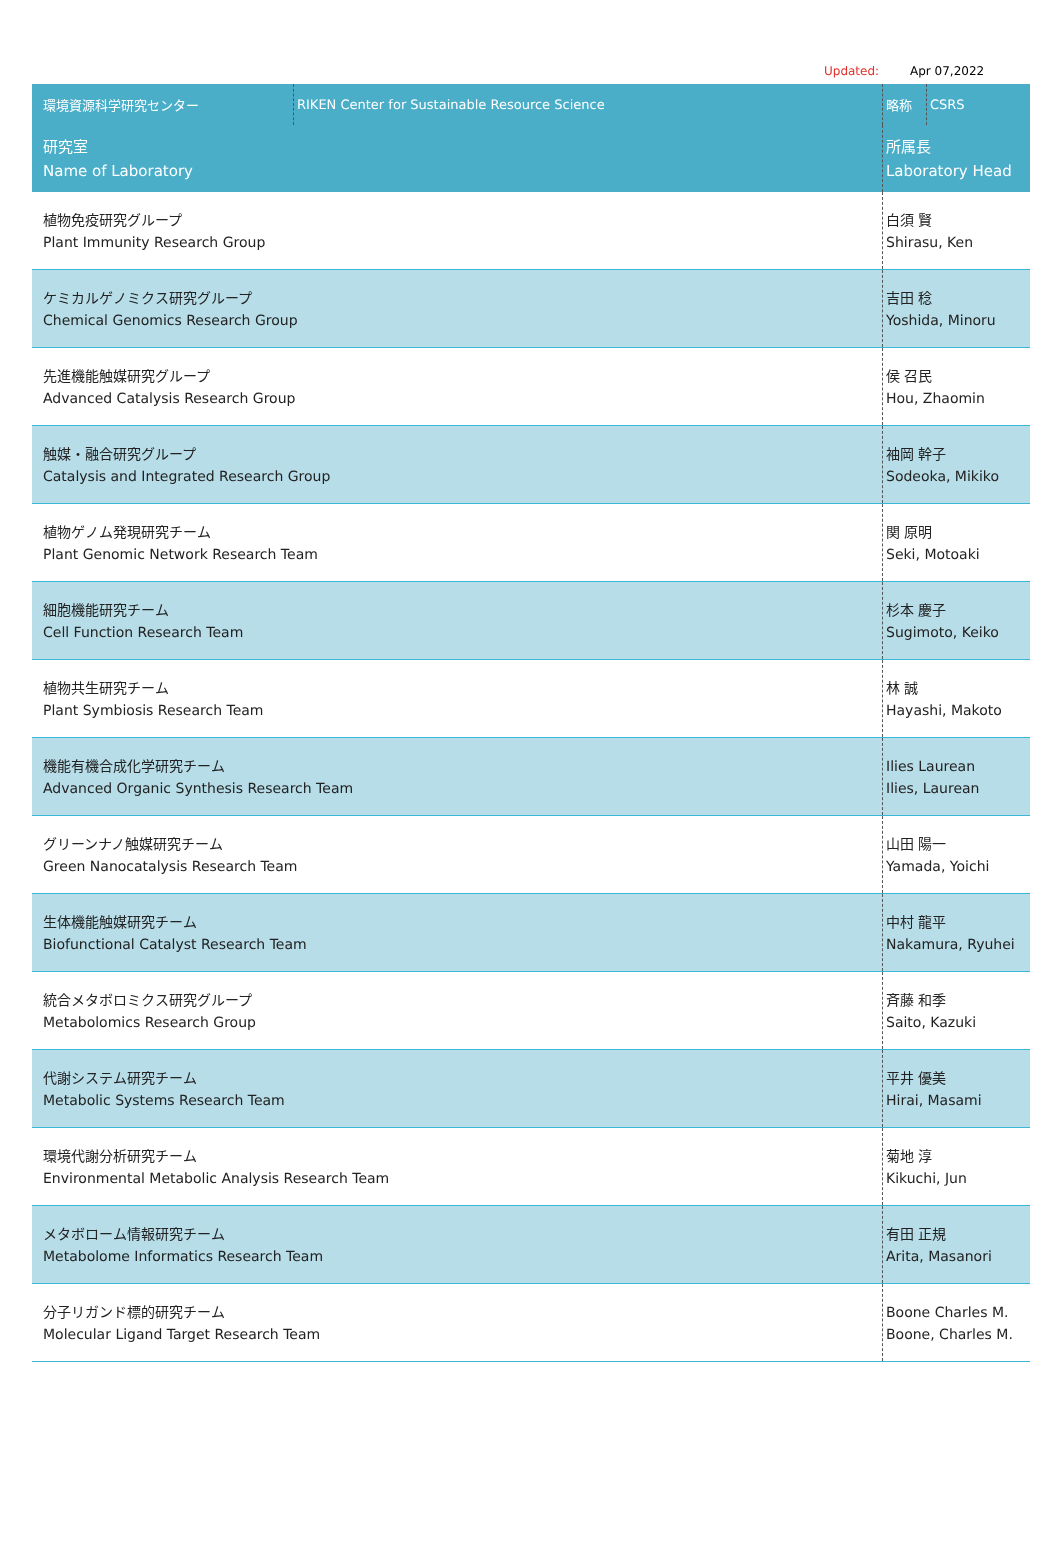Updated: Apr 07,2022
| 環境資源科学研究センター | RIKEN Center for Sustainable Resource Science | 略称 | CSRS |
| 研究室 Name of Laboratory | | 所属長 Laboratory Head | |
| 植物免疫研究グループ Plant Immunity Research Group | | 白須 賢 Shirasu, Ken | |
| ケミカルゲノミクス研究グループ Chemical Genomics Research Group | | 吉田 稔 Yoshida, Minoru | |
| 先進機能触媒研究グループ Advanced Catalysis Research Group | | 侯 召民 Hou, Zhaomin | |
| 触媒・融合研究グループ Catalysis and Integrated Research Group | | 袖岡 幹子 Sodeoka, Mikiko | |
| 植物ゲノム発現研究チーム Plant Genomic Network Research Team | | 関 原明 Seki, Motoaki | |
| 細胞機能研究チーム Cell Function Research Team | | 杉本 慶子 Sugimoto, Keiko | |
| 植物共生研究チーム Plant Symbiosis Research Team | | 林 誠 Hayashi, Makoto | |
| 機能有機合成化学研究チーム Advanced Organic Synthesis Research Team | | Ilies Laurean Ilies, Laurean | |
| グリーンナノ触媒研究チーム Green Nanocatalysis Research Team | | 山田 陽一 Yamada, Yoichi | |
| 生体機能触媒研究チーム Biofunctional Catalyst Research Team | | 中村 龍平 Nakamura, Ryuhei | |
| 統合メタボロミクス研究グループ Metabolomics Research Group | | 斉藤 和季 Saito, Kazuki | |
| 代謝システム研究チーム Metabolic Systems Research Team | | 平井 優美 Hirai, Masami | |
| 環境代謝分析研究チーム Environmental Metabolic Analysis Research Team | | 菊地 淳 Kikuchi, Jun | |
| メタボローム情報研究チーム Metabolome Informatics Research Team | | 有田 正規 Arita, Masanori | |
| 分子リガンド標的研究チーム Molecular Ligand Target Research Team | | Boone Charles M. Boone, Charles M. | |